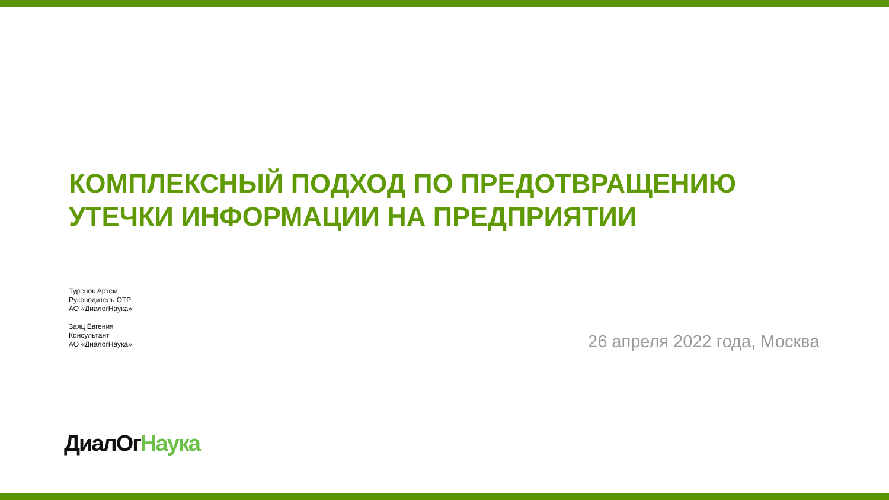КОМПЛЕКСНЫЙ ПОДХОД ПО ПРЕДОТВРАЩЕНИЮ
УТЕЧКИ ИНФОРМАЦИИ НА ПРЕДПРИЯТИИ
Туренок Артем
Руководитель ОТР
АО «ДиалогНаука»
Заяц Евгения
Консультант
АО «ДиалогНаука»
26 апреля 2022 года, Москва
ДиалОг Наука